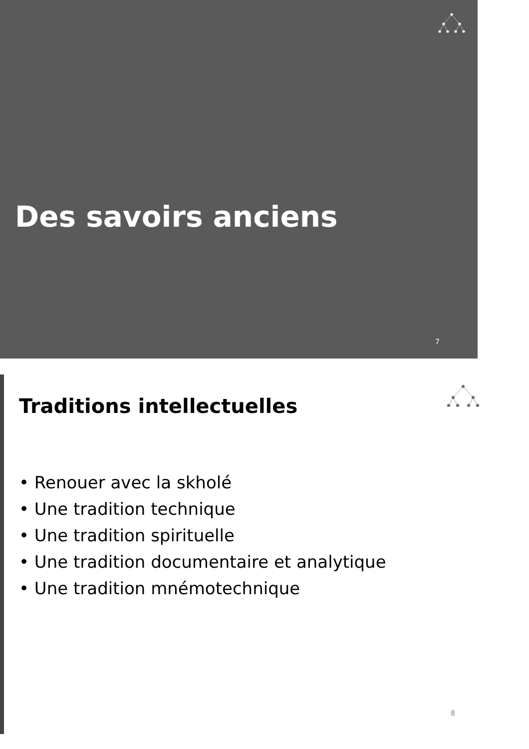Des savoirs anciens
7
Traditions intellectuelles
• Renouer avec la skholé
• Une tradition technique
• Une tradition spirituelle
• Une tradition documentaire et analytique
• Une tradition mnémotechnique
8